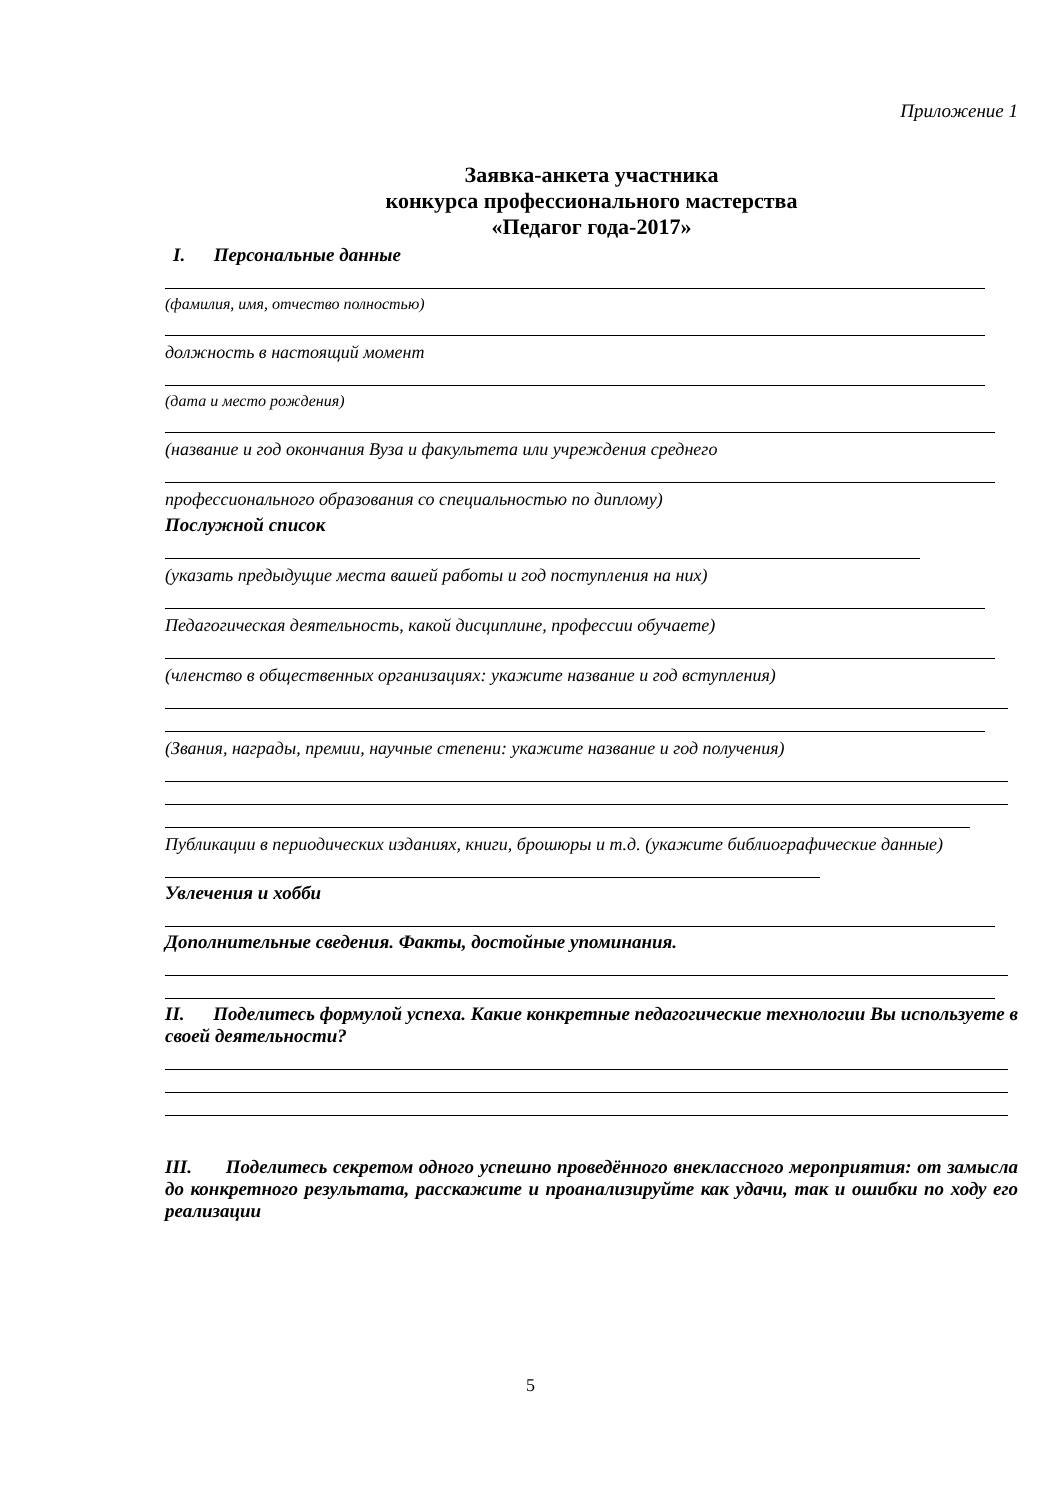Приложение 1
Заявка-анкета участника
конкурса профессионального мастерства
«Педагог года-2017»
I. Персональные данные
(фамилия, имя, отчество полностью)
должность в настоящий момент
(дата и место рождения)
(название и год окончания Вуза и факультета или учреждения среднего
профессионального образования со специальностью по диплому)
Послужной список
(указать предыдущие места вашей работы и год поступления на них)
Педагогическая деятельность, какой дисциплине, профессии обучаете)
(членство в общественных организациях: укажите название и год вступления)
(Звания, награды, премии, научные степени: укажите название и год получения)
Публикации в периодических изданиях, книги, брошюры и т.д. (укажите библиографические данные)
Увлечения и хобби
Дополнительные сведения. Факты, достойные упоминания.
II. Поделитесь формулой успеха. Какие конкретные педагогические технологии Вы используете в своей деятельности?
III. Поделитесь секретом одного успешно проведённого внеклассного мероприятия: от замысла до конкретного результата, расскажите и проанализируйте как удачи, так и ошибки по ходу его реализации
5